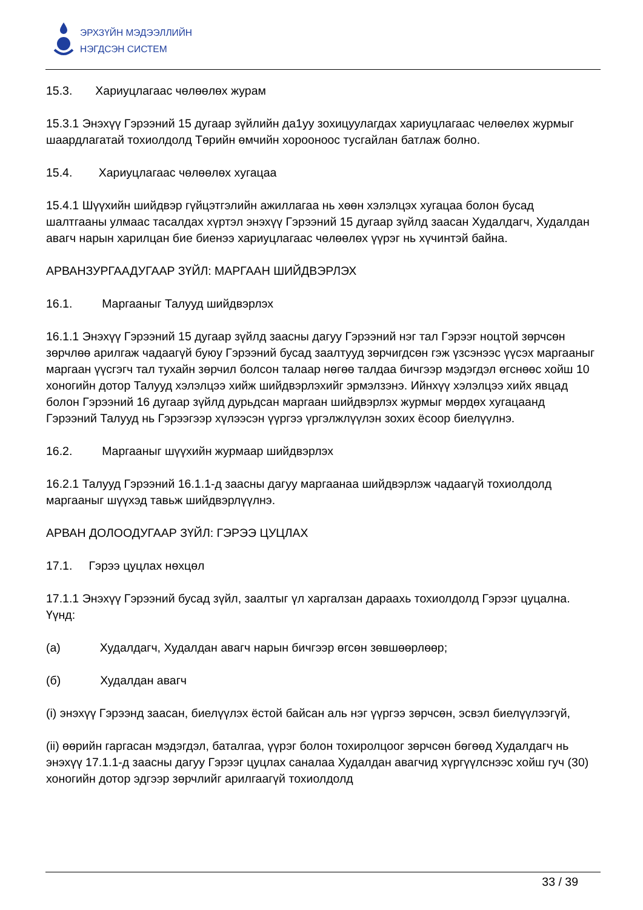ЭРХЗҮЙН МЭДЭЭЛЛИЙН
НЭГДСЭН СИСТЕМ
15.3. Хариуцлагаас чөлөөлөх журам
15.3.1 Энэхүү Гэрээний 15 дугаар зүйлийн да1уу зохицуулагдах хариуцлагаас челөелөх журмыг шаардлагатай тохиолдолд Төрийн өмчийн хорооноос тусгайлан батлаж болно.
15.4. Хариуцлагаас чөлөөлөх хугацаа
15.4.1 Шүүхийн шийдвэр гүйцэтгэлийн ажиллагаа нь хөөн хэлэлцэх хугацаа болон бусад шалтгааны улмаас тасалдах хүртэл энэхүү Гэрээний 15 дугаар зүйлд заасан Худалдагч, Худалдан авагч нарын харилцан бие биенээ хариуцлагаас чөлөөлөх үүрэг нь хүчинтэй байна.
АРВАНЗУРГААДУГААР ЗҮЙЛ: МАРГААН ШИЙДВЭРЛЭХ
16.1. Маргааныг Талууд шийдвэрлэх
16.1.1 Энэхүү Гэрээний 15 дугаар зүйлд заасны дагуу Гэрээний нэг тал Гэрээг ноцтой зөрчсөн зөрчлөө арилгаж чадаагүй буюу Гэрээний бусад заалтууд зөрчигдсөн гэж үзсэнээс үүсэх маргааныг маргаан үүсгэгч тал тухайн зөрчил болсон талаар нөгөө талдаа бичгээр мэдэгдэл өгснөөс хойш 10 хоногийн дотор Талууд хэлэлцээ хийж шийдвэрлэхийг эрмэлзэнэ. Ийнхүү хэлэлцээ хийх явцад болон Гэрээний 16 дугаар зүйлд дурьдсан маргаан шийдвэрлэх журмыг мөрдөх хугацаанд Гэрээний Талууд нь Гэрээгээр хүлээсэн үүргээ үргэлжлүүлэн зохих ёсоор биелүүлнэ.
16.2. Маргааныг шүүхийн журмаар шийдвэрлэх
16.2.1 Талууд Гэрээний 16.1.1-д заасны дагуу маргаанаа шийдвэрлэж чадаагүй тохиолдолд маргааныг шүүхэд тавьж шийдвэрлүүлнэ.
АРВАН ДОЛООДУГААР ЗҮЙЛ: ГЭРЭЭ ЦУЦЛАХ
17.1. Гэрээ цуцлах нөхцөл
17.1.1 Энэхүү Гэрээний бусад зүйл, заалтыг үл харгалзан дараахь тохиолдолд Гэрээг цуцална. Үүнд:
(а) Худалдагч, Худалдан авагч нарын бичгээр өгсөн зөвшөөрлөөр;
(б) Худалдан авагч
(i) энэхүү Гэрээнд заасан, биелүүлэх ёстой байсан аль нэг үүргээ зөрчсөн, эсвэл биелүүлээгүй,
(ii) өөрийн гаргасан мэдэгдэл, баталгаа, үүрэг болон тохиролцоог зөрчсөн бөгөөд Худалдагч нь энэхүү 17.1.1-д заасны дагуу Гэрээг цуцлах саналаа Худалдан авагчид хүргүүлснээс хойш гуч (30) хоногийн дотор эдгээр зөрчлийг арилгаагүй тохиолдолд
33 / 39